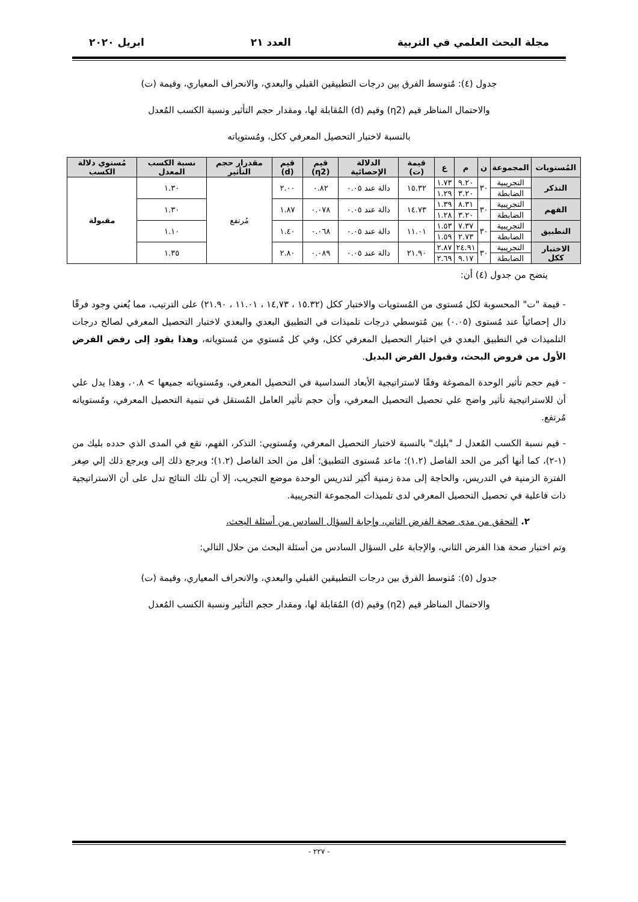مجلة البحث العلمي في التربية العدد ٢١ ابريل ٢٠٢٠
جدول (٤): مُتوسط الفرق بين درجات التطبيقين القبلي والبعدي، والانحراف المعياري، وقيمة (ت)
والاحتمال المناظر قيم (η2) وقيم (d) المُقابلة لها، ومقدار حجم التأثير ونسبة الكسب المُعدل
بالنسبة لاختبار التحصيل المعرفي ككل، ومُستوياته
| المُستويات | المجموعة | ن | م | ع | قيمة (ت) | الدلالة الإحصائية | قيم (η2) | قيم (d) | مقدرار حجم التأثير | نسبة الكسب المعدل | مُستوي دلالة الكسب |
| --- | --- | --- | --- | --- | --- | --- | --- | --- | --- | --- | --- |
| التذكر | التجريبية | ٣٠ | ٩.٢٠ | ١.٧٣ | ١٥.٣٢ | دالة عند ٠.٠٥ | ٠.٨٢ | ٢.٠٠ | مُرتفع | ١.٣٠ | مقبولة |
| | الضابطة | | ٣.٢٠ | ١.٢٩ | | | | | | | |
| الفهم | التجريبية | ٣٠ | ٨.٣١ | ١.٣٩ | ١٤.٧٣ | دالة عند ٠.٠٥ | ٠.٠٧٨ | ١.٨٧ | | ١.٣٠ | |
| | الضابطة | | ٣.٢٠ | ١.٢٨ | | | | | | | |
| التطبيق | التجريبية | ٣٠ | ٧.٣٧ | ١.٥٣ | ١١.٠١ | دالة عند ٠.٠٥ | ٠.٠٦٨ | ١.٤٠ | | ١.١٠ | |
| | الضابطة | | ٢.٧٣ | ١.٥٩ | | | | | | | |
| الاختبار ككل | التجريبية | ٣٠ | ٢٤.٩١ | ٢.٨٧ | ٢١.٩٠ | دالة عند ٠.٠٥ | ٠.٠٨٩ | ٢.٨٠ | | ١.٣٥ | |
| | الضابطة | | ٩.١٧ | ٢.٦٩ | | | | | | | |
يتضح من جدول (٤) أن:
- قيمة "ت" المحسوبة لكل مُستوى من المُستويات والاختبار ككل (١٥.٣٢ ، ١٤,٧٣ ، ١١.٠١ ، ٢١.٩٠) على الترتيب، مما يُعني وجود فرقًا دال إحصائياً عند مُستوى (٠.٠٥) بين مُتوسطي درجات تلميذات في التطبيق البعدي والبعدي لاختبار التحصيل المعرفي لصالح درجات التلميذات في التطبيق البعدي في اختبار التحصيل المعرفي ككل، وفي كل مُستوي من مُستوياته، وهذا يقود إلى رفض الفرض الأول من فروض البحث، وقبول الفرض البديل.
- قيم حجم تأثير الوحدة المصوغة وفقًا لاستراتيجية الأبعاد السداسية في التحصيل المعرفي، ومُستوياته جميعها > ٠.٨، وهذا يدل علي أن للاستراتيجية تأثير واضح علي تحصيل التحصيل المعرفي، وأن حجم تأثير العامل المُستقل في تنمية التحصيل المعرفي، ومُستوياته مُرتفع.
- قيم نسبة الكسب المُعدل لـ "بليك" بالنسبة لاختبار التحصيل المعرفي، ومُستويي: التذكر، الفهم، تقع في المدى الذي حدده بليك من (١-٢)، كما أنها أكبر من الحد الفاصل (١.٢)؛ ماعد مُستوى التطبيق؛ أقل من الحد الفاصل (١.٢)؛ ويرجع ذلك إلى ويرجع ذلك إلي صِغر الفترة الزمنية في التدريس، والحاجة إلى مدة زمنية أكبر لتدريس الوحدة موضع التجريب، إلا أن تلك النتائج تدل على أن الاستراتيجية ذات فاعلية في تحصيل التحصيل المعرفي لدى تلميذات المجموعة التجريبية.
٢. التحقق من مدى صحة الفرض الثاني، وإجابة السؤال السادس من أسئلة البحث،
وتم اختبار صحة هذا الفرض الثاني، والإجابة على السؤال السادس من أسئلة البحث من حلال التالي:
جدول (٥): مُتوسط الفرق بين درجات التطبيقين القبلي والبعدي، والانحراف المعياري، وقيمة (ت)
والاحتمال المناظر قيم (η2) وقيم (d) المُقابلة لها، ومقدار حجم التأثير ونسبة الكسب المُعدل
- ٢٢٧ -